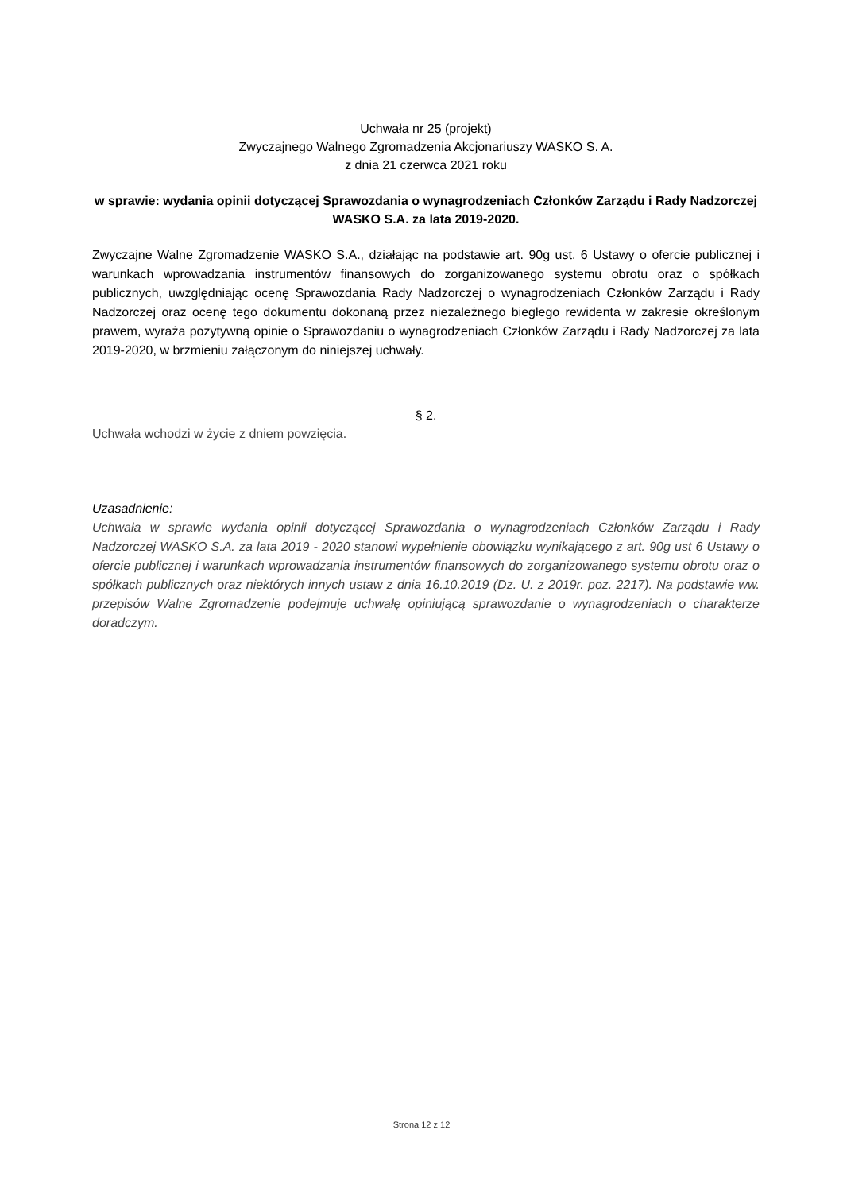Uchwała nr 25 (projekt)
Zwyczajnego Walnego Zgromadzenia Akcjonariuszy WASKO S. A.
z dnia 21 czerwca 2021 roku
w sprawie: wydania opinii dotyczącej Sprawozdania o wynagrodzeniach Członków Zarządu i Rady Nadzorczej WASKO S.A. za lata 2019-2020.
Zwyczajne Walne Zgromadzenie WASKO S.A., działając na podstawie art. 90g ust. 6 Ustawy o ofercie publicznej i warunkach wprowadzania instrumentów finansowych do zorganizowanego systemu obrotu oraz o spółkach publicznych, uwzględniając ocenę Sprawozdania Rady Nadzorczej o wynagrodzeniach Członków Zarządu i Rady Nadzorczej oraz ocenę tego dokumentu dokonaną przez niezależnego biegłego rewidenta w zakresie określonym prawem, wyraża pozytywną opinie o Sprawozdaniu o wynagrodzeniach Członków Zarządu i Rady Nadzorczej za lata 2019-2020, w brzmieniu załączonym do niniejszej uchwały.
§ 2.
Uchwała wchodzi w życie z dniem powzięcia.
Uzasadnienie:
Uchwała w sprawie wydania opinii dotyczącej Sprawozdania o wynagrodzeniach Członków Zarządu i Rady Nadzorczej WASKO S.A. za lata 2019 - 2020 stanowi wypełnienie obowiązku wynikającego z art. 90g ust 6 Ustawy o ofercie publicznej i warunkach wprowadzania instrumentów finansowych do zorganizowanego systemu obrotu oraz o spółkach publicznych oraz niektórych innych ustaw z dnia 16.10.2019 (Dz. U. z 2019r. poz. 2217). Na podstawie ww. przepisów Walne Zgromadzenie podejmuje uchwałę opiniującą sprawozdanie o wynagrodzeniach o charakterze doradczym.
Strona 12 z 12